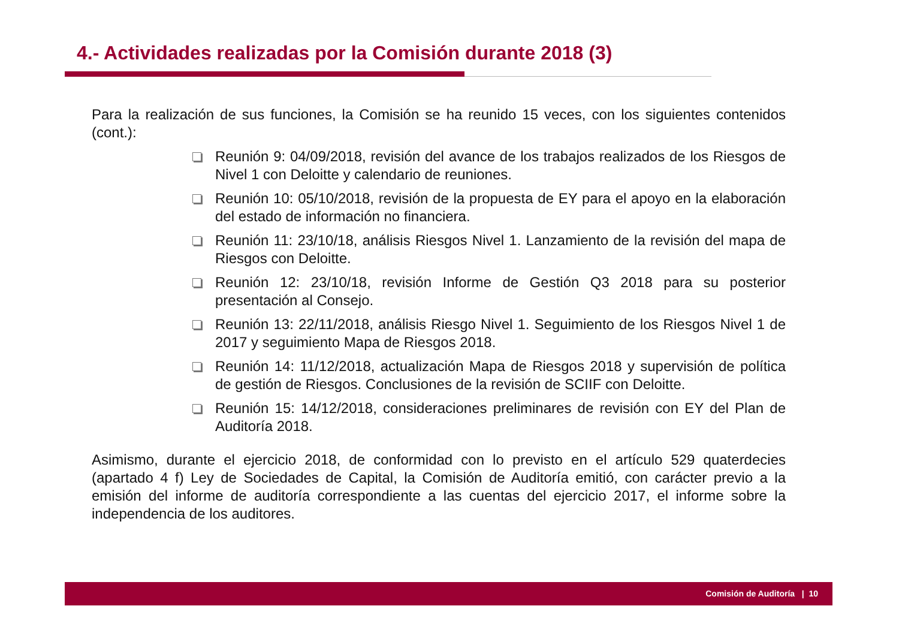4.- Actividades realizadas por la Comisión durante 2018 (3)
Para la realización de sus funciones, la Comisión se ha reunido 15 veces, con los siguientes contenidos (cont.):
Reunión 9: 04/09/2018, revisión del avance de los trabajos realizados de los Riesgos de Nivel 1 con Deloitte y calendario de reuniones.
Reunión 10: 05/10/2018, revisión de la propuesta de EY para el apoyo en la elaboración del estado de información no financiera.
Reunión 11: 23/10/18, análisis Riesgos Nivel 1. Lanzamiento de la revisión del mapa de Riesgos con Deloitte.
Reunión 12: 23/10/18, revisión Informe de Gestión Q3 2018 para su posterior presentación al Consejo.
Reunión 13: 22/11/2018, análisis Riesgo Nivel 1. Seguimiento de los Riesgos Nivel 1 de 2017 y seguimiento Mapa de Riesgos 2018.
Reunión 14: 11/12/2018, actualización Mapa de Riesgos 2018 y supervisión de política de gestión de Riesgos. Conclusiones de la revisión de SCIIF con Deloitte.
Reunión 15: 14/12/2018, consideraciones preliminares de revisión con EY del Plan de Auditoría 2018.
Asimismo, durante el ejercicio 2018, de conformidad con lo previsto en el artículo 529 quaterdecies (apartado 4 f) Ley de Sociedades de Capital, la Comisión de Auditoría emitió, con carácter previo a la emisión del informe de auditoría correspondiente a las cuentas del ejercicio 2017, el informe sobre la independencia de los auditores.
Comisión de Auditoría | 10